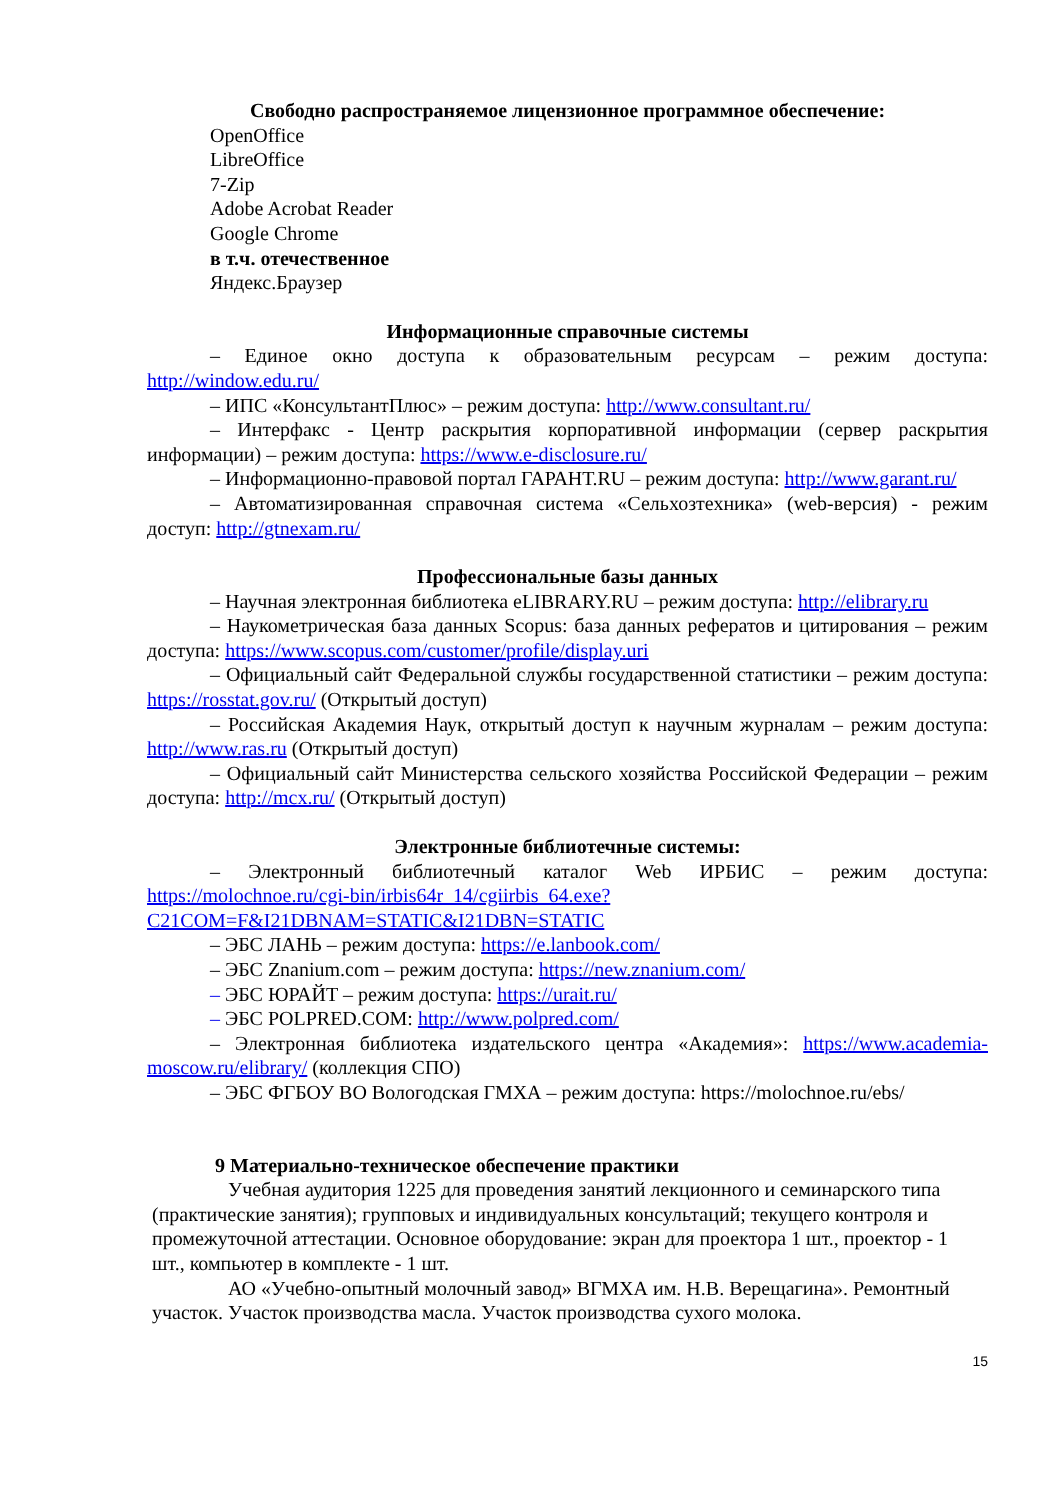Свободно распространяемое лицензионное программное обеспечение:
OpenOffice
LibreOffice
7-Zip
Adobe Acrobat Reader
Google Chrome
в т.ч. отечественное
Яндекс.Браузер
Информационные справочные системы
– Единое окно доступа к образовательным ресурсам – режим доступа: http://window.edu.ru/
– ИПС «КонсультантПлюс» – режим доступа: http://www.consultant.ru/
– Интерфакс - Центр раскрытия корпоративной информации (сервер раскрытия информации) – режим доступа: https://www.e-disclosure.ru/
– Информационно-правовой портал ГАРАНТ.RU – режим доступа: http://www.garant.ru/
– Автоматизированная справочная система «Сельхозтехника» (web-версия) - режим доступ: http://gtnexam.ru/
Профессиональные базы данных
– Научная электронная библиотека eLIBRARY.RU – режим доступа: http://elibrary.ru
– Наукометрическая база данных Scopus: база данных рефератов и цитирования – режим доступа: https://www.scopus.com/customer/profile/display.uri
– Официальный сайт Федеральной службы государственной статистики – режим доступа: https://rosstat.gov.ru/ (Открытый доступ)
– Российская Академия Наук, открытый доступ к научным журналам – режим доступа: http://www.ras.ru (Открытый доступ)
– Официальный сайт Министерства сельского хозяйства Российской Федерации – режим доступа: http://mcx.ru/ (Открытый доступ)
Электронные библиотечные системы:
– Электронный библиотечный каталог Web ИРБИС – режим доступа: https://molochnoe.ru/cgi-bin/irbis64r_14/cgiirbis_64.exe?C21COM=F&I21DBNAM=STATIC&I21DBN=STATIC
– ЭБС ЛАНЬ – режим доступа: https://e.lanbook.com/
– ЭБС Znanium.com – режим доступа: https://new.znanium.com/
– ЭБС ЮРАЙТ – режим доступа: https://urait.ru/
– ЭБС POLPRED.COM: http://www.polpred.com/
– Электронная библиотека издательского центра «Академия»: https://www.academia-moscow.ru/elibrary/ (коллекция СПО)
– ЭБС ФГБОУ ВО Вологодская ГМХА – режим доступа: https://molochnoe.ru/ebs/
9 Материально-техническое обеспечение практики
Учебная аудитория 1225 для проведения занятий лекционного и семинарского типа (практические занятия); групповых и индивидуальных консультаций; текущего контроля и промежуточной аттестации. Основное оборудование: экран для проектора 1 шт., проектор - 1 шт., компьютер в комплекте - 1 шт.
АО «Учебно-опытный молочный завод» ВГМХА им. Н.В. Верещагина». Ремонтный участок. Участок производства масла. Участок производства сухого молока.
15